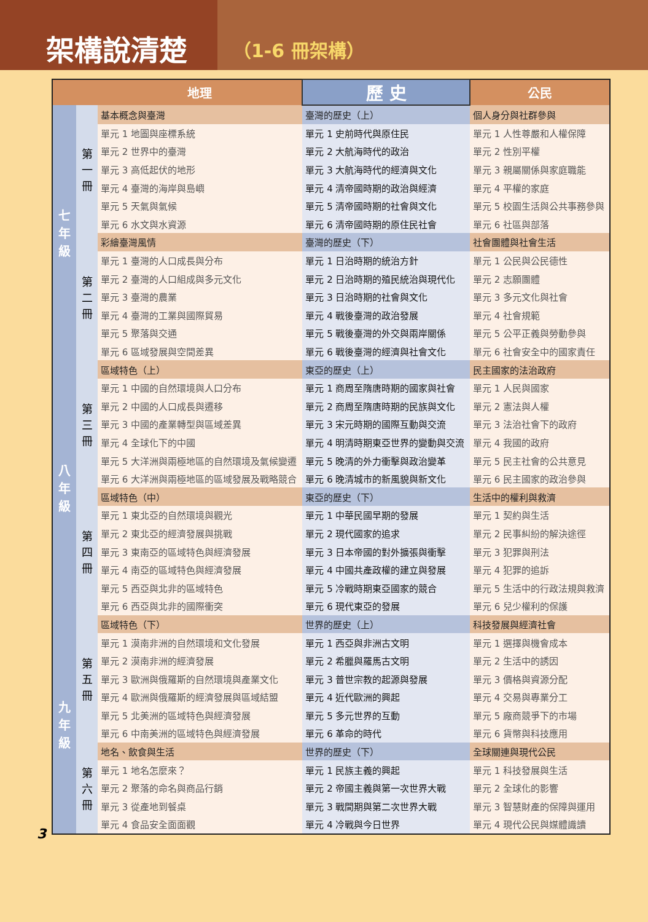架構說清楚
（1-6 冊架構）
| | | 地理 | 歷 史 | 公民 |
| --- | --- | --- | --- | --- |
| 七 年 級 | 第 一 冊 | 基本概念與臺灣 | 臺灣的歷史（上） | 個人身分與社群參與 |
| | | 單元 1 地圖與座標系統 | 單元 1 史前時代與原住民 | 單元 1 人性尊嚴和人權保障 |
| | | 單元 2 世界中的臺灣 | 單元 2 大航海時代的政治 | 單元 2 性別平權 |
| | | 單元 3 高低起伏的地形 | 單元 3 大航海時代的經濟與文化 | 單元 3 親屬關係與家庭職能 |
| | | 單元 4 臺灣的海岸與島嶼 | 單元 4 清帝國時期的政治與經濟 | 單元 4 平權的家庭 |
| | | 單元 5 天氣與氣候 | 單元 5 清帝國時期的社會與文化 | 單元 5 校園生活與公共事務參與 |
| | | 單元 6 水文與水資源 | 單元 6 清帝國時期的原住民社會 | 單元 6 社區與部落 |
| | 第 二 冊 | 彩繪臺灣風情 | 臺灣的歷史（下） | 社會團體與社會生活 |
| | | 單元 1 臺灣的人口成長與分布 | 單元 1 日治時期的統治方針 | 單元 1 公民與公民德性 |
| | | 單元 2 臺灣的人口組成與多元文化 | 單元 2 日治時期的殖民統治與現代化 | 單元 2 志願團體 |
| | | 單元 3 臺灣的農業 | 單元 3 日治時期的社會與文化 | 單元 3 多元文化與社會 |
| | | 單元 4 臺灣的工業與國際貿易 | 單元 4 戰後臺灣的政治發展 | 單元 4 社會規範 |
| | | 單元 5 聚落與交通 | 單元 5 戰後臺灣的外交與兩岸關係 | 單元 5 公平正義與勞動參與 |
| | | 單元 6 區域發展與空間差異 | 單元 6 戰後臺灣的經濟與社會文化 | 單元 6 社會安全中的國家責任 |
| 八 年 級 | 第 三 冊 | 區域特色（上） | 東亞的歷史（上） | 民主國家的法治政府 |
| | | 單元 1 中國的自然環境與人口分布 | 單元 1 商周至隋唐時期的國家與社會 | 單元 1 人民與國家 |
| | | 單元 2 中國的人口成長與遷移 | 單元 2 商周至隋唐時期的民族與文化 | 單元 2 憲法與人權 |
| | | 單元 3 中國的產業轉型與區域差異 | 單元 3 宋元時期的國際互動與交流 | 單元 3 法治社會下的政府 |
| | | 單元 4 全球化下的中國 | 單元 4 明清時期東亞世界的變動與交流 | 單元 4 我國的政府 |
| | | 單元 5 大洋洲與兩極地區的自然環境及氣候變遷 | 單元 5 晚清的外力衝擊與政治變革 | 單元 5 民主社會的公共意見 |
| | | 單元 6 大洋洲與兩極地區的區域發展及戰略競合 | 單元 6 晚清城市的新風貌與新文化 | 單元 6 民主國家的政治參與 |
| | 第 四 冊 | 區域特色（中） | 東亞的歷史（下） | 生活中的權利與救濟 |
| | | 單元 1 東北亞的自然環境與觀光 | 單元 1 中華民國早期的發展 | 單元 1 契約與生活 |
| | | 單元 2 東北亞的經濟發展與挑戰 | 單元 2 現代國家的追求 | 單元 2 民事糾紛的解決途徑 |
| | | 單元 3 東南亞的區域特色與經濟發展 | 單元 3 日本帝國的對外擴張與衝擊 | 單元 3 犯罪與刑法 |
| | | 單元 4 南亞的區域特色與經濟發展 | 單元 4 中國共產政權的建立與發展 | 單元 4 犯罪的追訴 |
| | | 單元 5 西亞與北非的區域特色 | 單元 5 冷戰時期東亞國家的競合 | 單元 5 生活中的行政法規與救濟 |
| | | 單元 6 西亞與北非的國際衝突 | 單元 6 現代東亞的發展 | 單元 6 兒少權利的保護 |
| 九 年 級 | 第 五 冊 | 區域特色（下） | 世界的歷史（上） | 科技發展與經濟社會 |
| | | 單元 1 漠南非洲的自然環境和文化發展 | 單元 1 西亞與非洲古文明 | 單元 1 選擇與機會成本 |
| | | 單元 2 漠南非洲的經濟發展 | 單元 2 希臘與羅馬古文明 | 單元 2 生活中的誘因 |
| | | 單元 3 歐洲與俄羅斯的自然環境與產業文化 | 單元 3 普世宗教的起源與發展 | 單元 3 價格與資源分配 |
| | | 單元 4 歐洲與俄羅斯的經濟發展與區域結盟 | 單元 4 近代歐洲的興起 | 單元 4 交易與專業分工 |
| | | 單元 5 北美洲的區域特色與經濟發展 | 單元 5 多元世界的互動 | 單元 5 廠商競爭下的市場 |
| | | 單元 6 中南美洲的區域特色與經濟發展 | 單元 6 革命的時代 | 單元 6 貨幣與科技應用 |
| | 第 六 冊 | 地名、飲食與生活 | 世界的歷史（下） | 全球關連與現代公民 |
| | | 單元 1 地名怎麼來？ | 單元 1 民族主義的興起 | 單元 1 科技發展與生活 |
| | | 單元 2 聚落的命名與商品行銷 | 單元 2 帝國主義與第一次世界大戰 | 單元 2 全球化的影響 |
| | | 單元 3 從產地到餐桌 | 單元 3 戰間期與第二次世界大戰 | 單元 3 智慧財產的保障與運用 |
| | | 單元 4 食品安全面面觀 | 單元 4 冷戰與今日世界 | 單元 4 現代公民與媒體識讀 |
3